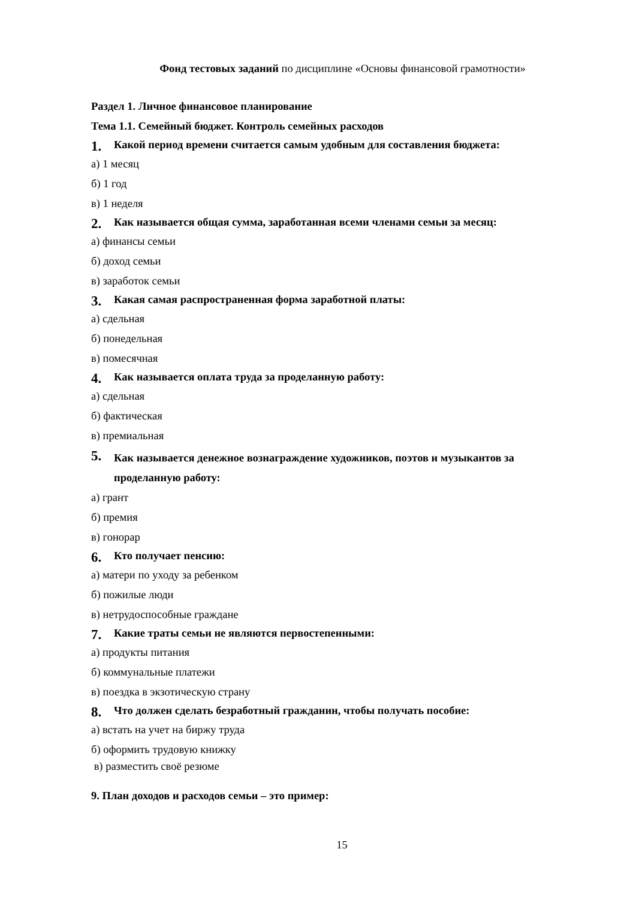Фонд тестовых заданий по дисциплине «Основы финансовой грамотности»
Раздел 1. Личное финансовое планирование
Тема 1.1. Семейный бюджет. Контроль семейных расходов
1. Какой период времени считается самым удобным для составления бюджета:
а) 1 месяц
б) 1 год
в) 1 неделя
2. Как называется общая сумма, заработанная всеми членами семьи за месяц:
а) финансы семьи
б) доход семьи
в) заработок семьи
3. Какая самая распространенная форма заработной платы:
а) сдельная
б) понедельная
в) помесячная
4. Как называется оплата труда за проделанную работу:
а) сдельная
б) фактическая
в) премиальная
5. Как называется денежное вознаграждение художников, поэтов и музыкантов за проделанную работу:
а) грант
б) премия
в) гонорар
6. Кто получает пенсию:
а) матери по уходу за ребенком
б) пожилые люди
в) нетрудоспособные граждане
7. Какие траты семьи не являются первостепенными:
а) продукты питания
б) коммунальные платежи
в) поездка в экзотическую страну
8. Что должен сделать безработный гражданин, чтобы получать пособие:
а) встать на учет на биржу труда
б) оформить трудовую книжку
в) разместить своё резюме
9. План доходов и расходов семьи – это пример:
15